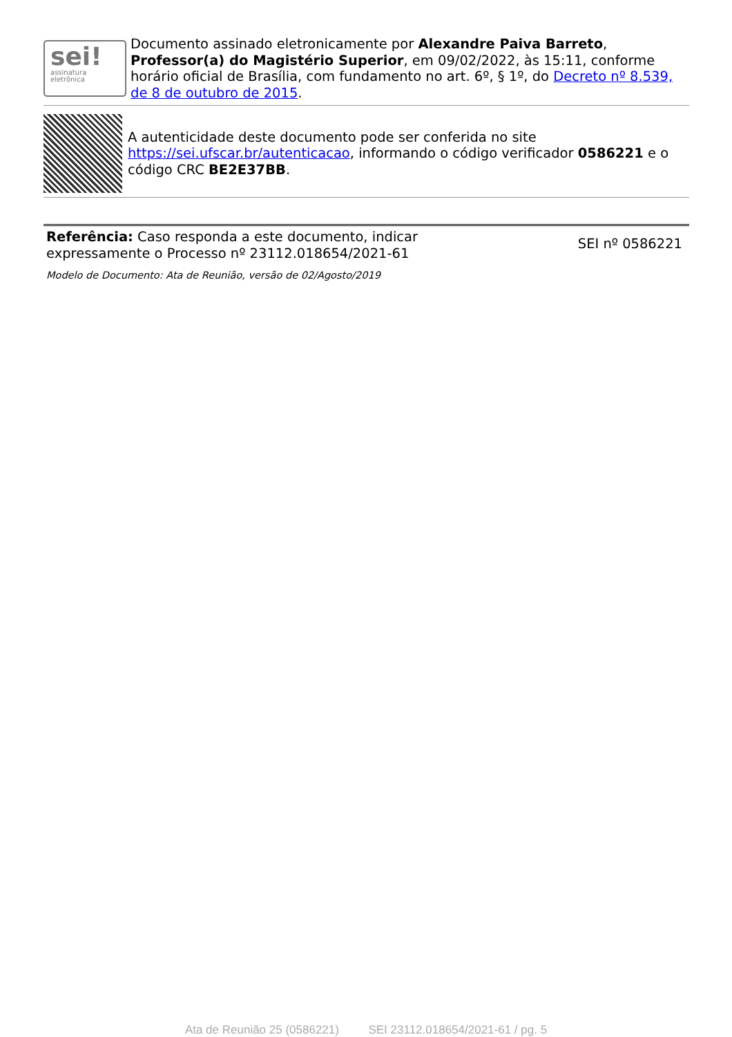sei!
assinatura eletrônica
Documento assinado eletronicamente por Alexandre Paiva Barreto, Professor(a) do Magistério Superior, em 09/02/2022, às 15:11, conforme horário oficial de Brasília, com fundamento no art. 6º, § 1º, do Decreto nº 8.539, de 8 de outubro de 2015.
A autenticidade deste documento pode ser conferida no site https://sei.ufscar.br/autenticacao, informando o código verificador 0586221 e o código CRC BE2E37BB.
Referência: Caso responda a este documento, indicar
expressamente o Processo nº 23112.018654/2021-61
SEI nº 0586221
Modelo de Documento: Ata de Reunião, versão de 02/Agosto/2019
Ata de Reunião 25 (0586221) SEI 23112.018654/2021-61 / pg. 5